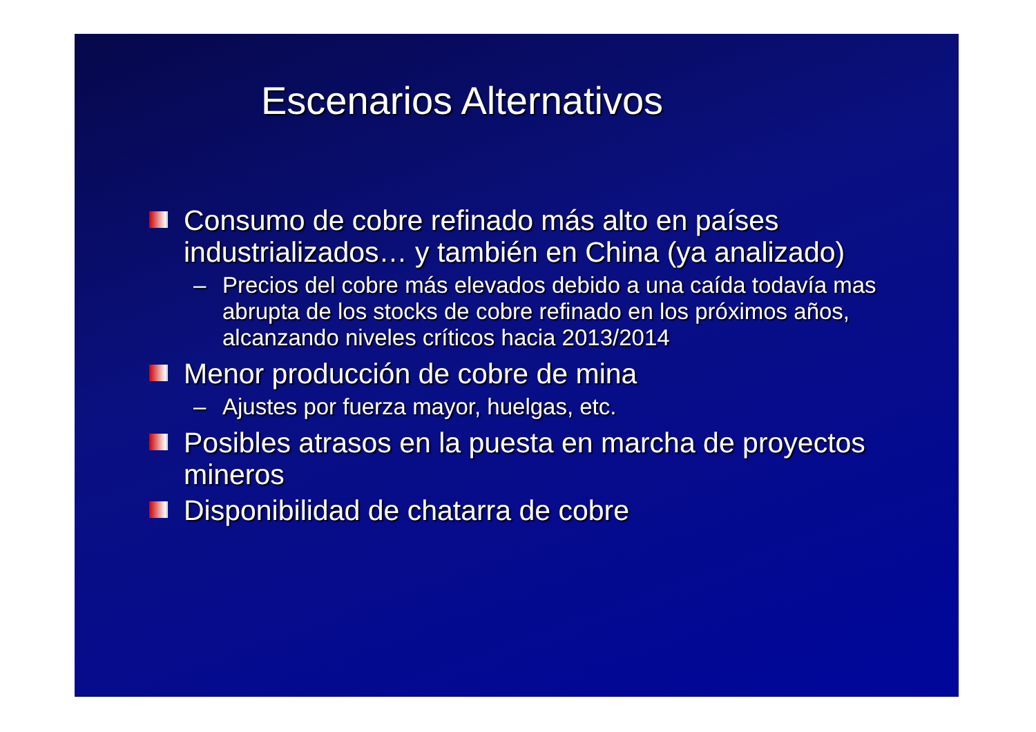Escenarios Alternativos
Consumo de cobre refinado más alto en países industrializados… y también en China (ya analizado)
– Precios del cobre más elevados debido a una caída todavía mas abrupta de los stocks de cobre refinado en los próximos años, alcanzando niveles críticos hacia 2013/2014
Menor producción de cobre de mina
– Ajustes por fuerza mayor, huelgas, etc.
Posibles atrasos en la puesta en marcha de proyectos mineros
Disponibilidad de chatarra de cobre